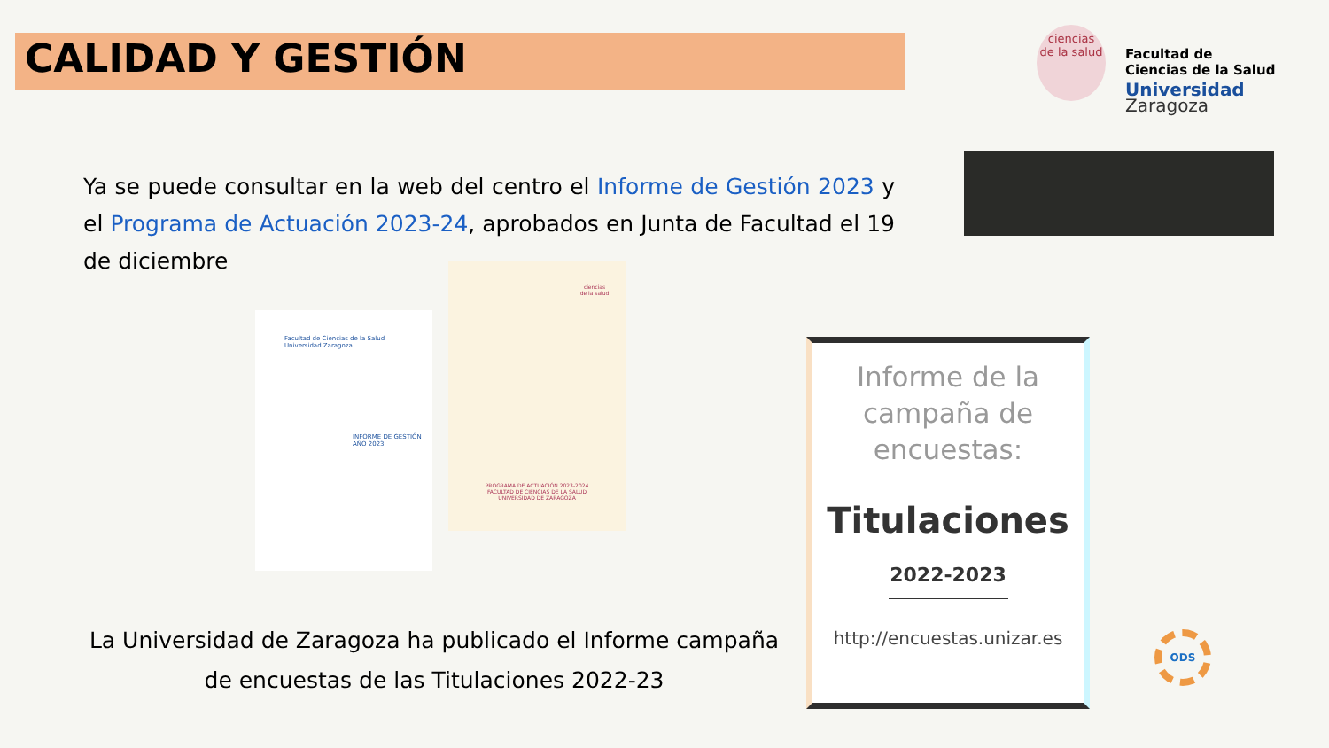CALIDAD Y GESTIÓN
ciencias
de la salud
Facultad de
Ciencias de la Salud
Universidad Zaragoza
Ya se puede consultar en la web del centro el Informe de Gestión 2023 y el Programa de Actuación 2023-24, aprobados en Junta de Facultad el 19 de diciembre
Facultad de Ciencias de la Salud
Universidad Zaragoza
INFORME DE GESTIÓN
AÑO 2023
ciencias
de la salud
PROGRAMA DE ACTUACIÓN 2023-2024
FACULTAD DE CIENCIAS DE LA SALUD
UNIVERSIDAD DE ZARAGOZA
La Universidad de Zaragoza ha publicado el Informe campaña de encuestas de las Titulaciones 2022-23
Informe de la campaña de encuestas:
Titulaciones
2022-2023
http://encuestas.unizar.es
ODS